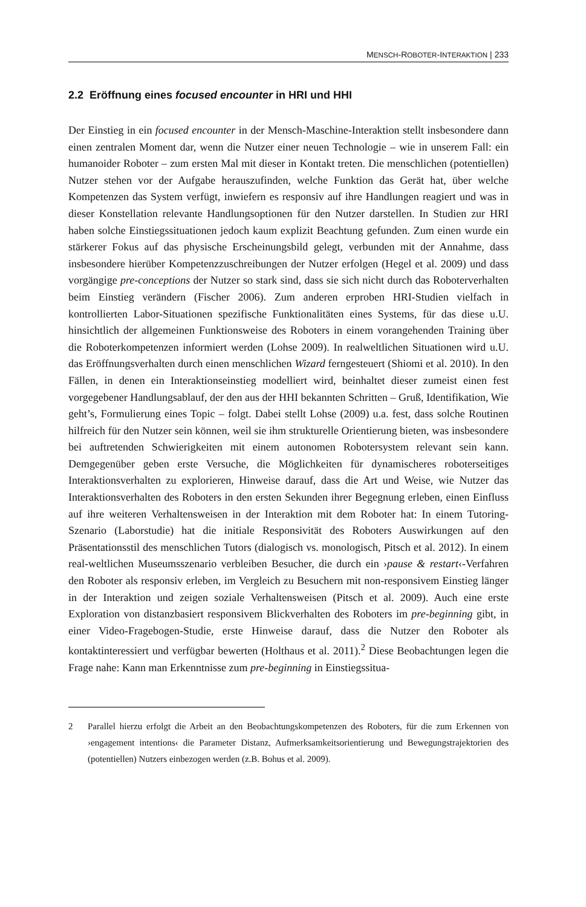MENSCH-ROBOTER-INTERAKTION | 233
2.2 Eröffnung eines focused encounter in HRI und HHI
Der Einstieg in ein focused encounter in der Mensch-Maschine-Interaktion stellt insbesondere dann einen zentralen Moment dar, wenn die Nutzer einer neuen Technologie – wie in unserem Fall: ein humanoider Roboter – zum ersten Mal mit dieser in Kontakt treten. Die menschlichen (potentiellen) Nutzer stehen vor der Aufgabe herauszufinden, welche Funktion das Gerät hat, über welche Kompetenzen das System verfügt, inwiefern es responsiv auf ihre Handlungen reagiert und was in dieser Konstellation relevante Handlungsoptionen für den Nutzer darstellen. In Studien zur HRI haben solche Einstiegssituationen jedoch kaum explizit Beachtung gefunden. Zum einen wurde ein stärkerer Fokus auf das physische Erscheinungsbild gelegt, verbunden mit der Annahme, dass insbesondere hierüber Kompetenzzuschreibungen der Nutzer erfolgen (Hegel et al. 2009) und dass vorgängige pre-conceptions der Nutzer so stark sind, dass sie sich nicht durch das Roboterverhalten beim Einstieg verändern (Fischer 2006). Zum anderen erproben HRI-Studien vielfach in kontrollierten Labor-Situationen spezifische Funktionalitäten eines Systems, für das diese u.U. hinsichtlich der allgemeinen Funktionsweise des Roboters in einem vorangehenden Training über die Roboterkompetenzen informiert werden (Lohse 2009). In realweltlichen Situationen wird u.U. das Eröffnungsverhalten durch einen menschlichen Wizard ferngesteuert (Shiomi et al. 2010). In den Fällen, in denen ein Interaktionseinstieg modelliert wird, beinhaltet dieser zumeist einen fest vorgegebener Handlungsablauf, der den aus der HHI bekannten Schritten – Gruß, Identifikation, Wie geht’s, Formulierung eines Topic – folgt. Dabei stellt Lohse (2009) u.a. fest, dass solche Routinen hilfreich für den Nutzer sein können, weil sie ihm strukturelle Orientierung bieten, was insbesondere bei auftretenden Schwierigkeiten mit einem autonomen Robotersystem relevant sein kann. Demgegenüber geben erste Versuche, die Möglichkeiten für dynamischeres roboterseitiges Interaktionsverhalten zu explorieren, Hinweise darauf, dass die Art und Weise, wie Nutzer das Interaktionsverhalten des Roboters in den ersten Sekunden ihrer Begegnung erleben, einen Einfluss auf ihre weiteren Verhaltensweisen in der Interaktion mit dem Roboter hat: In einem Tutoring-Szenario (Laborstudie) hat die initiale Responsivität des Roboters Auswirkungen auf den Präsentationsstil des menschlichen Tutors (dialogisch vs. monologisch, Pitsch et al. 2012). In einem real-weltlichen Museumsszenario verbleiben Besucher, die durch ein ›pause & restart‹-Verfahren den Roboter als responsiv erleben, im Vergleich zu Besuchern mit non-responsivem Einstieg länger in der Interaktion und zeigen soziale Verhaltensweisen (Pitsch et al. 2009). Auch eine erste Exploration von distanzbasiert responsivem Blickverhalten des Roboters im pre-beginning gibt, in einer Video-Fragebogen-Studie, erste Hinweise darauf, dass die Nutzer den Roboter als kontaktinteressiert und verfügbar bewerten (Holthaus et al. 2011).<sup>2</sup> Diese Beobachtungen legen die Frage nahe: Kann man Erkenntnisse zum pre-beginning in Einstiegssitua-
2 Parallel hierzu erfolgt die Arbeit an den Beobachtungskompetenzen des Roboters, für die zum Erkennen von ›engagement intentions‹ die Parameter Distanz, Aufmerksamkeitsorientierung und Bewegungstrajektorien des (potentiellen) Nutzers einbezogen werden (z.B. Bohus et al. 2009).